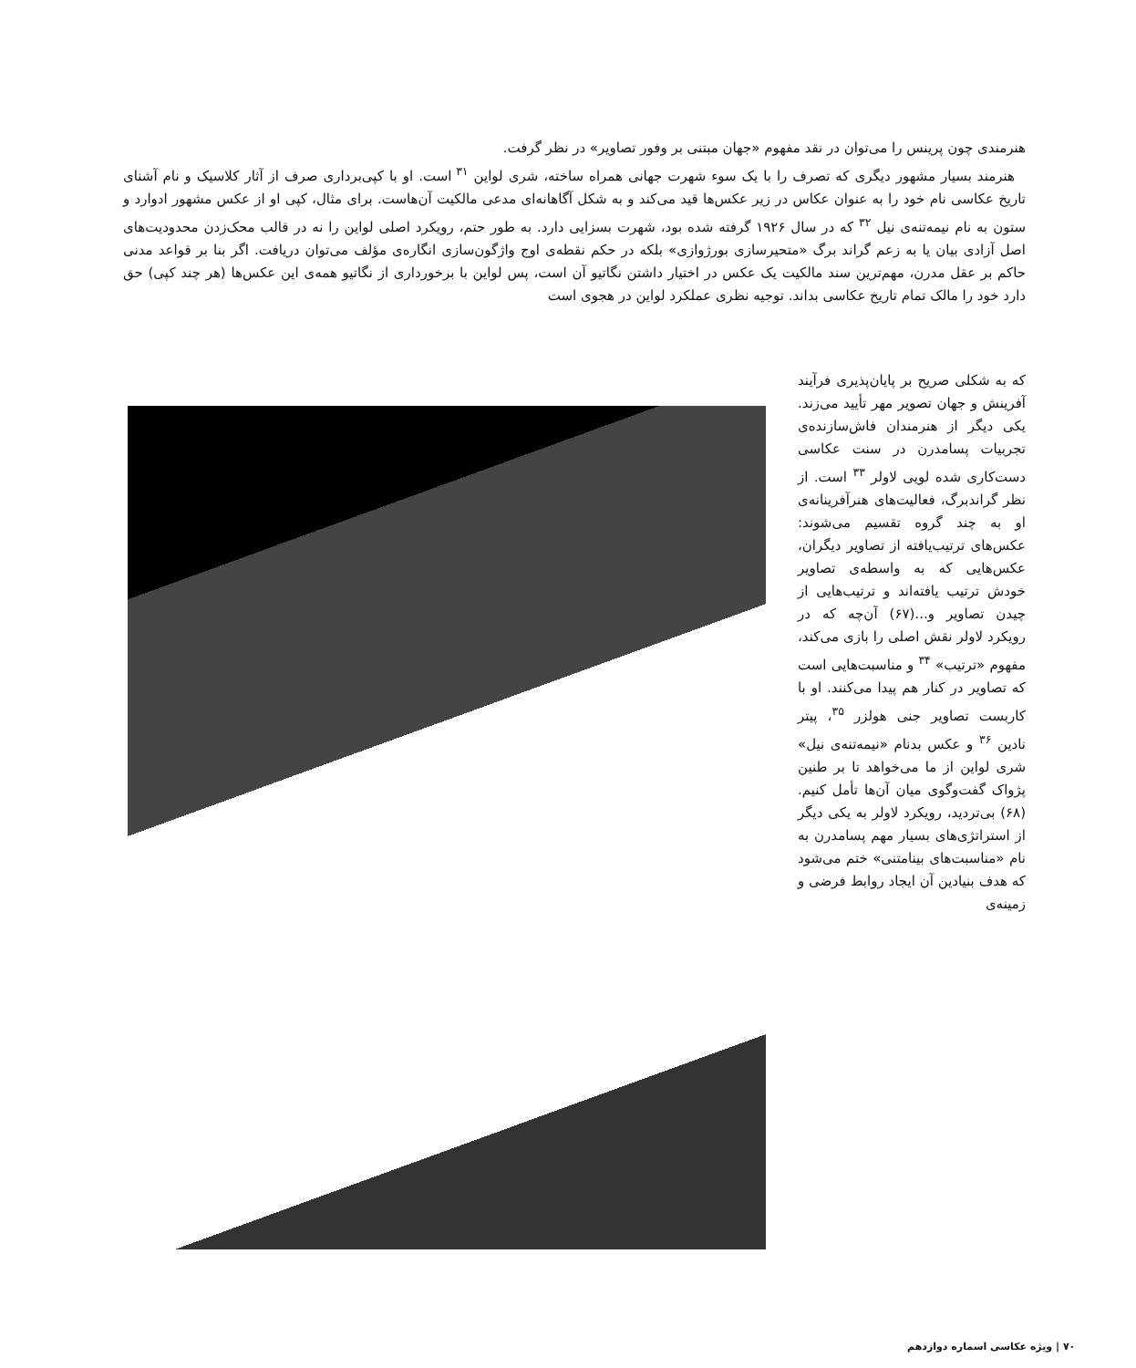هنرمندی چون پرینس را می‌توان در نقد مفهوم «جهان مبتنی بر وفور تصاویر» در نظر گرفت.
هنرمند بسیار مشهور دیگری که تصرف را با یک سوء شهرت جهانی همراه ساخته، شری لواین <sup>۳۱</sup> است. او با کپی‌برداری صرف از آثار کلاسیک و نام آشنای تاریخ عکاسی نام خود را به عنوان عکاس در زیر عکس‌ها قید می‌کند و به شکل آگاهانه‌ای مدعی مالکیت آن‌هاست. برای مثال، کپی او از عکس مشهور ادوارد و ستون به نام نیمه‌تنه‌ی نیل <sup>۳۲</sup> که در سال ۱۹۲۶ گرفته شده بود، شهرت بسزایی دارد. به طور حتم، رویکرد اصلی لواین را نه در قالب محک‌زدن محدودیت‌های اصل آزادی بیان یا به زعم گراند برگ «متحیرسازی بورژوازی» بلکه در حکم نقطه‌ی اوج واژگون‌سازی انگاره‌ی مؤلف می‌توان دریافت. اگر بنا بر قواعد مدنی حاکم بر عقل مدرن، مهم‌ترین سند مالکیت یک عکس در اختیار داشتن نگاتیو آن است، پس لواین با برخورداری از نگاتیو همه‌ی این عکس‌ها (هر چند کپی) حق دارد خود را مالک تمام تاریخ عکاسی بداند. توجیه نظری عملکرد لواین در هجوی است
که به شکلی صریح بر پایان‌پذیری فرآیند آفرینش و جهان تصویر مهر تأیید می‌زند. یکی دیگر از هنرمندان فاش‌سازنده‌ی تجربیات پسامدرن در سنت عکاسی دست‌کاری شده لویی لاولر <sup>۳۳</sup> است. از نظر گراندبرگ، فعالیت‌های هنرآفرینانه‌ی او به چند گروه تقسیم می‌شوند: عکس‌های ترتیب‌یافته از تصاویر دیگران، عکس‌هایی که به واسطه‌ی تصاویر خودش ترتیب یافته‌اند و ترتیب‌هایی از چیدن تصاویر و...(۶۷) آن‌چه که در رویکرد لاولر نقش اصلی را بازی می‌کند، مفهوم «ترتیب» <sup>۳۴</sup> و مناسبت‌هایی است که تصاویر در کنار هم پیدا می‌کنند. او با کاربست تصاویر جنی هولزر <sup>۳۵</sup>، پیتر نادین <sup>۳۶</sup> و عکس بدنام «نیمه‌تنه‌ی نیل» شری لواین از ما می‌خواهد تا بر طنین پژواک گفت‌وگوی میان آن‌ها تأمل کنیم.(۶۸) بی‌تردید، رویکرد لاولر به یکی دیگر از استراتژی‌های بسیار مهم پسامدرن به نام «مناسبت‌های بینامتنی» ختم می‌شود که هدف بنیادین آن ایجاد روابط فرضی و زمینه‌ی
۷۰ | ویژه عکاسی اسماره دوازدهم